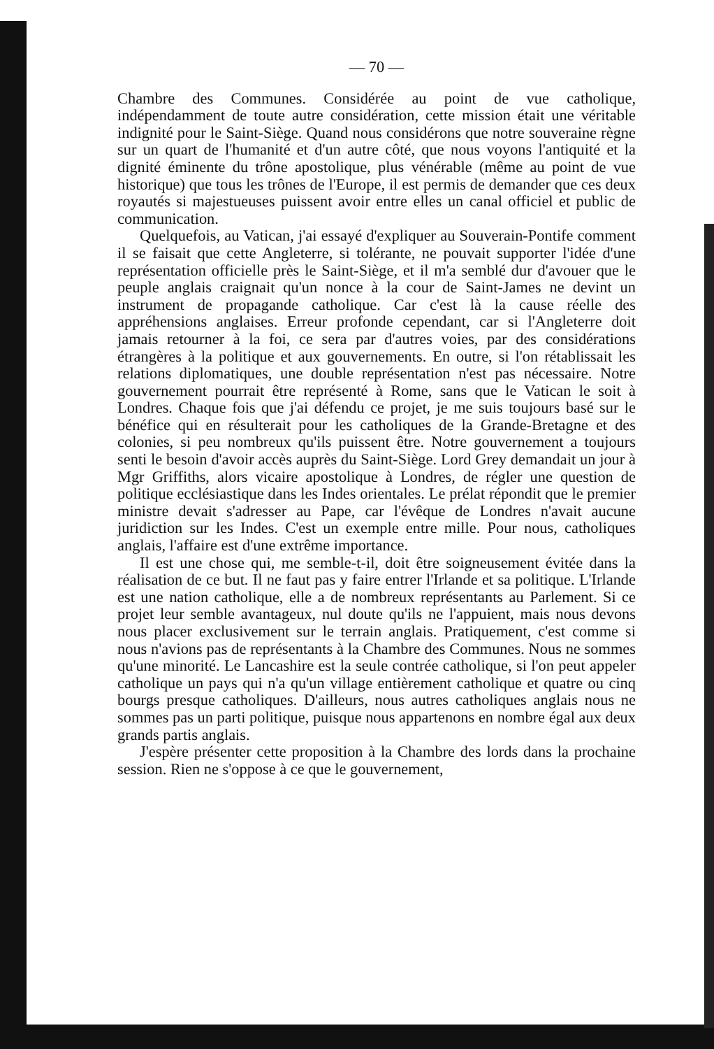— 70 —
Chambre des Communes. Considérée au point de vue catholique, indépendamment de toute autre considération, cette mission était une véritable indignité pour le Saint-Siège. Quand nous considérons que notre souveraine règne sur un quart de l'humanité et d'un autre côté, que nous voyons l'antiquité et la dignité éminente du trône apostolique, plus vénérable (même au point de vue historique) que tous les trônes de l'Europe, il est permis de demander que ces deux royautés si majestueuses puissent avoir entre elles un canal officiel et public de communication.
Quelquefois, au Vatican, j'ai essayé d'expliquer au Souverain-Pontife comment il se faisait que cette Angleterre, si tolérante, ne pouvait supporter l'idée d'une représentation officielle près le Saint-Siège, et il m'a semblé dur d'avouer que le peuple anglais craignait qu'un nonce à la cour de Saint-James ne devint un instrument de propagande catholique. Car c'est là la cause réelle des appréhensions anglaises. Erreur profonde cependant, car si l'Angleterre doit jamais retourner à la foi, ce sera par d'autres voies, par des considérations étrangères à la politique et aux gouvernements. En outre, si l'on rétablissait les relations diplomatiques, une double représentation n'est pas nécessaire. Notre gouvernement pourrait être représenté à Rome, sans que le Vatican le soit à Londres. Chaque fois que j'ai défendu ce projet, je me suis toujours basé sur le bénéfice qui en résulterait pour les catholiques de la Grande-Bretagne et des colonies, si peu nombreux qu'ils puissent être. Notre gouvernement a toujours senti le besoin d'avoir accès auprès du Saint-Siège. Lord Grey demandait un jour à Mgr Griffiths, alors vicaire apostolique à Londres, de régler une question de politique ecclésiastique dans les Indes orientales. Le prélat répondit que le premier ministre devait s'adresser au Pape, car l'évêque de Londres n'avait aucune juridiction sur les Indes. C'est un exemple entre mille. Pour nous, catholiques anglais, l'affaire est d'une extrême importance.
Il est une chose qui, me semble-t-il, doit être soigneusement évitée dans la réalisation de ce but. Il ne faut pas y faire entrer l'Irlande et sa politique. L'Irlande est une nation catholique, elle a de nombreux représentants au Parlement. Si ce projet leur semble avantageux, nul doute qu'ils ne l'appuient, mais nous devons nous placer exclusivement sur le terrain anglais. Pratiquement, c'est comme si nous n'avions pas de représentants à la Chambre des Communes. Nous ne sommes qu'une minorité. Le Lancashire est la seule contrée catholique, si l'on peut appeler catholique un pays qui n'a qu'un village entièrement catholique et quatre ou cinq bourgs presque catholiques. D'ailleurs, nous autres catholiques anglais nous ne sommes pas un parti politique, puisque nous appartenons en nombre égal aux deux grands partis anglais.
J'espère présenter cette proposition à la Chambre des lords dans la prochaine session. Rien ne s'oppose à ce que le gouvernement,